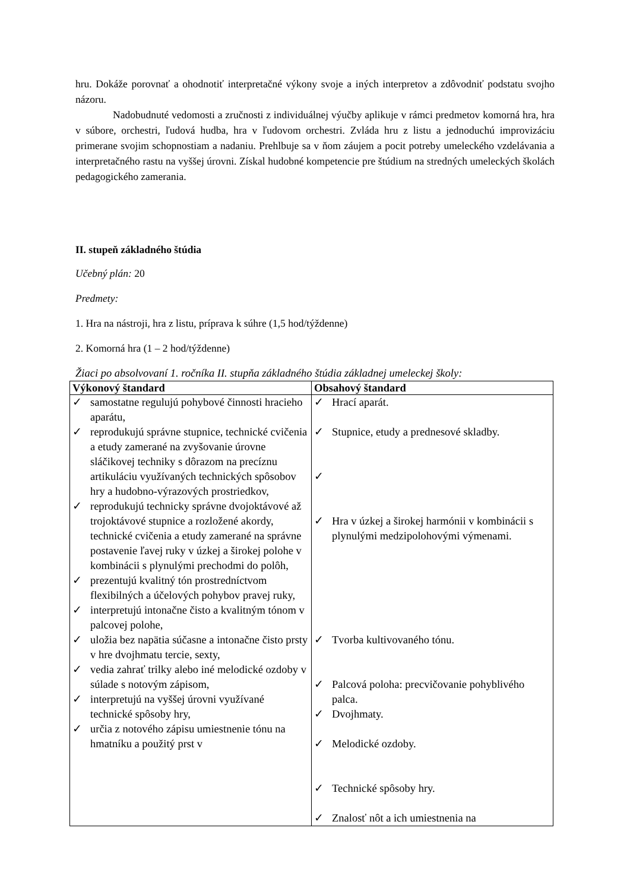hru. Dokáže porovnať a ohodnotiť interpretačné výkony svoje a iných interpretov a zdôvodniť podstatu svojho názoru.
Nadobudnuté vedomosti a zručnosti z individuálnej výučby aplikuje v rámci predmetov komorná hra, hra v súbore, orchestri, ľudová hudba, hra v ľudovom orchestri. Zvláda hru z listu a jednoduchú improvizáciu primerane svojim schopnostiam a nadaniu. Prehlbuje sa v ňom záujem a pocit potreby umeleckého vzdelávania a interpretačného rastu na vyššej úrovni. Získal hudobné kompetencie pre štúdium na stredných umeleckých školách pedagogického zamerania.
II. stupeň základného štúdia
Učebný plán: 20
Predmety:
1. Hra na nástroji, hra z listu, príprava k súhre (1,5 hod/týždenne)
2. Komorná hra (1 – 2 hod/týždenne)
Žiaci po absolvovaní 1. ročníka II. stupňa základného štúdia základnej umeleckej školy:
| Výkonový štandard | Obsahový štandard |
| --- | --- |
| ✓ samostatne regulujú pohybové činnosti hracieho aparátu, ✓ reprodukujú správne stupnice, technické cvičenia a etudy zamerané na zvyšovanie úrovne sláčikovej techniky s dôrazom na precíznu artikuláciu využívaných technických spôsobov hry a hudobno-výrazových prostriedkov, ✓ reprodukujú technicky správne dvojoktávové až trojoktávové stupnice a rozložené akordy, technické cvičenia a etudy zamerané na správne postavenie ľavej ruky v úzkej a širokej polohe v kombinácii s plynulými prechodmi do polôh, ✓ prezentujú kvalitný tón prostredníctvom flexibilných a účelových pohybov pravej ruky, ✓ interpretujú intonačne čisto a kvalitným tónom v palcovej polohe, ✓ uložia bez napätia súčasne a intonačne čisto prsty v hre dvojhmatu tercie, sexty, ✓ vedia zahrať trilky alebo iné melodické ozdoby v súlade s notovým zápisom, ✓ interpretujú na vyššej úrovni využívané technické spôsoby hry, ✓ určia z notového zápisu umiestnenie tónu na hmatníku a použitý prst v | ✓ Hrací aparát. ✓ Stupnice, etudy a prednesové skladby. ✓ ✓ Hra v úzkej a širokej harmónii v kombinácii s plynulými medzipolohovými výmenami. ✓ Tvorba kultivovaného tónu. ✓ Palcová poloha: precvičovanie pohyblivého palca. ✓ Dvojhmaty. ✓ Melodické ozdoby. ✓ Technické spôsoby hry. ✓ Znalosť nôt a ich umiestnenia na |